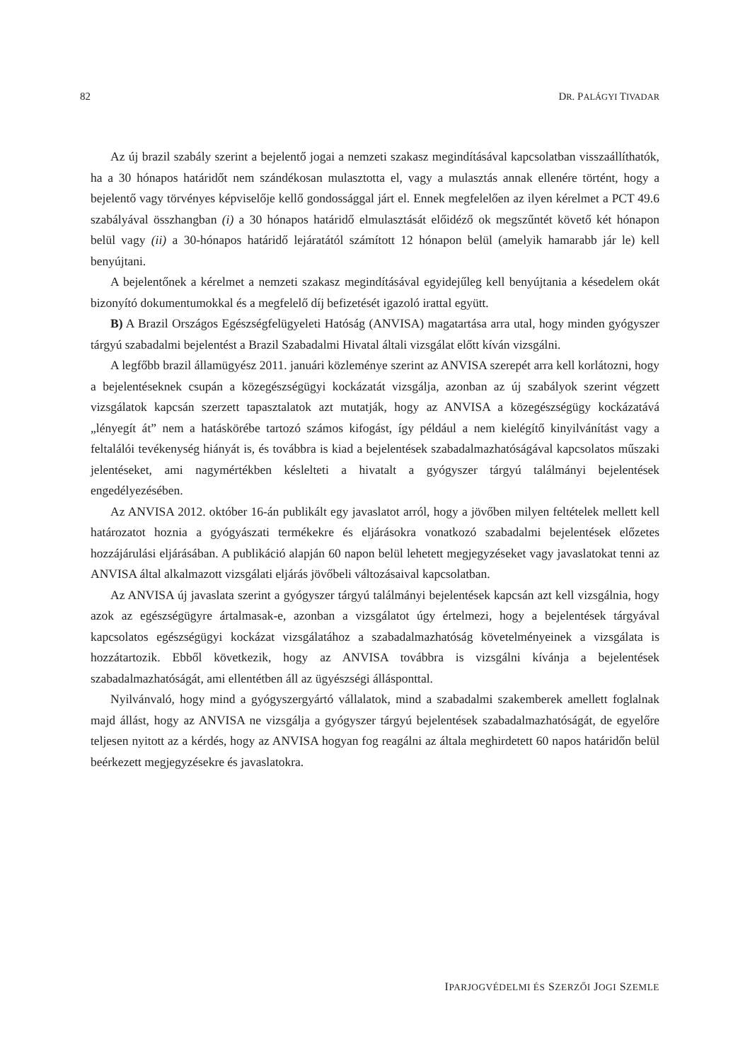82 DR. PALÁGYI TIVADAR
Az új brazil szabály szerint a bejelentő jogai a nemzeti szakasz megindításával kapcsolatban visszaállíthatók, ha a 30 hónapos határidőt nem szándékosan mulasztotta el, vagy a mulasztás annak ellenére történt, hogy a bejelentő vagy törvényes képviselője kellő gondossággal járt el. Ennek megfelelően az ilyen kérelmet a PCT 49.6 szabályával összhangban (i) a 30 hónapos határidő elmulasztását előidéző ok megszűntét követő két hónapon belül vagy (ii) a 30-hónapos határidő lejáratától számított 12 hónapon belül (amelyik hamarabb jár le) kell benyújtani.
A bejelentőnek a kérelmet a nemzeti szakasz megindításával egyidejűleg kell benyújtania a késedelem okát bizonyító dokumentumokkal és a megfelelő díj befizetését igazoló irattal együtt.
B) A Brazil Országos Egészségfelügyeleti Hatóság (ANVISA) magatartása arra utal, hogy minden gyógyszer tárgyú szabadalmi bejelentést a Brazil Szabadalmi Hivatal általi vizsgálat előtt kíván vizsgálni.
A legfőbb brazil államügyész 2011. januári közleménye szerint az ANVISA szerepét arra kell korlátozni, hogy a bejelentéseknek csupán a közegészségügyi kockázatát vizsgálja, azonban az új szabályok szerint végzett vizsgálatok kapcsán szerzett tapasztalatok azt mutatják, hogy az ANVISA a közegészségügy kockázatává „lényegít át” nem a hatáskörébe tartozó számos kifogást, így például a nem kielégítő kinyilvánítást vagy a feltalálói tevékenység hiányát is, és továbbra is kiad a bejelentések szabadalmazhatóságával kapcsolatos műszaki jelentéseket, ami nagymértékben késlelteti a hivatalt a gyógyszer tárgyú találmányi bejelentések engedélyezésében.
Az ANVISA 2012. október 16-án publikált egy javaslatot arról, hogy a jövőben milyen feltételek mellett kell határozatot hoznia a gyógyászati termékekre és eljárásokra vonatkozó szabadalmi bejelentések előzetes hozzájárulási eljárásában. A publikáció alapján 60 napon belül lehetett megjegyzéseket vagy javaslatokat tenni az ANVISA által alkalmazott vizsgálati eljárás jövőbeli változásaival kapcsolatban.
Az ANVISA új javaslata szerint a gyógyszer tárgyú találmányi bejelentések kapcsán azt kell vizsgálnia, hogy azok az egészségügyre ártalmasak-e, azonban a vizsgálatot úgy értelmezi, hogy a bejelentések tárgyával kapcsolatos egészségügyi kockázat vizsgálatához a szabadalmazhatóság követelményeinek a vizsgálata is hozzátartozik. Ebből következik, hogy az ANVISA továbbra is vizsgálni kívánja a bejelentések szabadalmazhatóságát, ami ellentétben áll az ügyészségi állásponttal.
Nyilvánvaló, hogy mind a gyógyszergyártó vállalatok, mind a szabadalmi szakemberek amellett foglalnak majd állást, hogy az ANVISA ne vizsgálja a gyógyszer tárgyú bejelentések szabadalmazhatóságát, de egyelőre teljesen nyitott az a kérdés, hogy az ANVISA hogyan fog reagálni az általa meghirdetett 60 napos határidőn belül beérkezett megjegyzésekre és javaslatokra.
IPARJOGVÉDELMI ÉS SZERZŐI JOGI SZEMLE